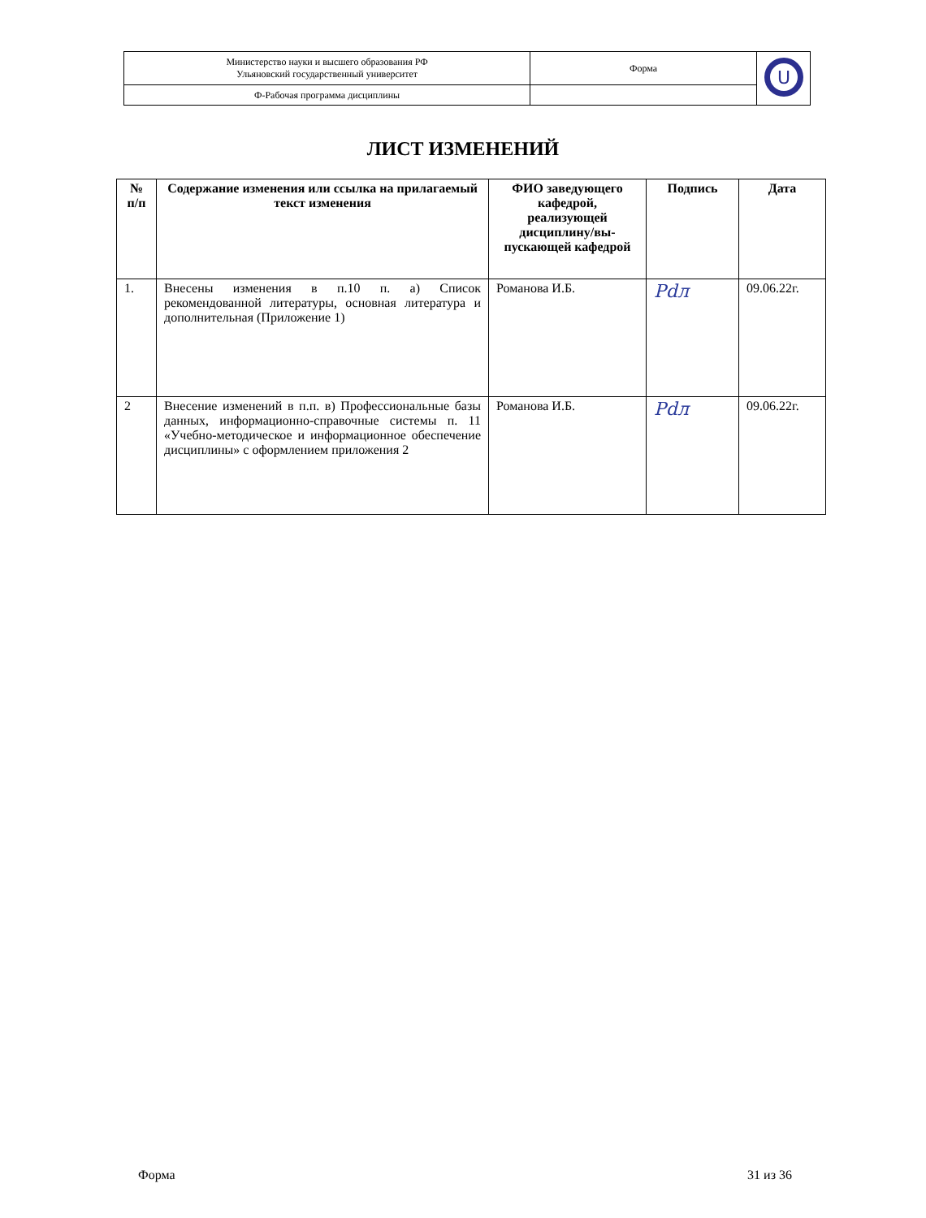| Министерство науки и высшего образования РФ Ульяновский государственный университет | Форма | U |
| Ф-Рабочая программа дисциплины | | |
ЛИСТ ИЗМЕНЕНИЙ
| № п/п | Содержание изменения или ссылка на прилагаемый текст изменения | ФИО заведующего кафедрой, реализующей дисциплину/вы-пускающей кафедрой | Подпись | Дата |
| --- | --- | --- | --- | --- |
| 1. | Внесены изменения в п.10 п. а) Список рекомендованной литературы, основная литература и дополнительная (Приложение 1) | Романова И.Б. | Рdл | 09.06.22г. |
| 2 | Внесение изменений в п.п. в) Профессиональные базы данных, информационно-справочные системы п. 11 «Учебно-методическое и информационное обеспечение дисциплины» с оформлением приложения 2 | Романова И.Б. | Рdл | 09.06.22г. |
Форма 31 из 36